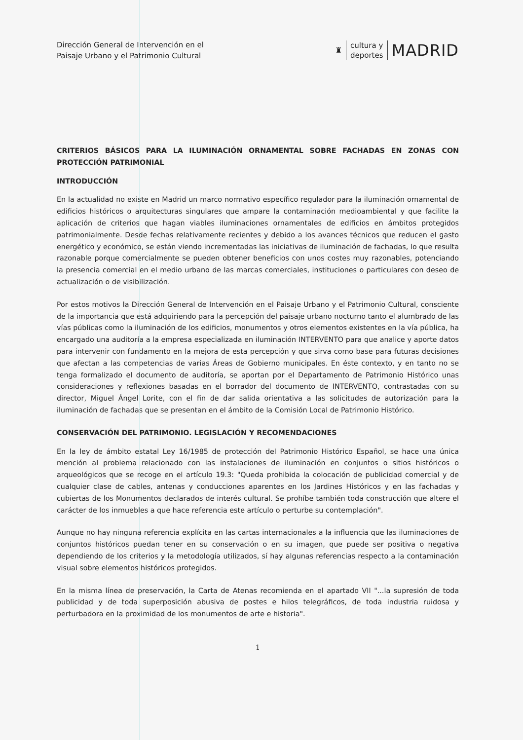Dirección General de Intervención en el
Paisaje Urbano y el Patrimonio Cultural
♜
cultura y
deportes
MADRID
CRITERIOS BÁSICOS PARA LA ILUMINACIÓN ORNAMENTAL SOBRE FACHADAS EN ZONAS CON PROTECCIÓN PATRIMONIAL
INTRODUCCIÓN
En la actualidad no existe en Madrid un marco normativo específico regulador para la iluminación ornamental de edificios históricos o arquitecturas singulares que ampare la contaminación medioambiental y que facilite la aplicación de criterios que hagan viables iluminaciones ornamentales de edificios en ámbitos protegidos patrimonialmente. Desde fechas relativamente recientes y debido a los avances técnicos que reducen el gasto energético y económico, se están viendo incrementadas las iniciativas de iluminación de fachadas, lo que resulta razonable porque comercialmente se pueden obtener beneficios con unos costes muy razonables, potenciando la presencia comercial en el medio urbano de las marcas comerciales, instituciones o particulares con deseo de actualización o de visibilización.
Por estos motivos la Dirección General de Intervención en el Paisaje Urbano y el Patrimonio Cultural, consciente de la importancia que está adquiriendo para la percepción del paisaje urbano nocturno tanto el alumbrado de las vías públicas como la iluminación de los edificios, monumentos y otros elementos existentes en la vía pública, ha encargado una auditoría a la empresa especializada en iluminación INTERVENTO para que analice y aporte datos para intervenir con fundamento en la mejora de esta percepción y que sirva como base para futuras decisiones que afectan a las competencias de varias Áreas de Gobierno municipales. En éste contexto, y en tanto no se tenga formalizado el documento de auditoría, se aportan por el Departamento de Patrimonio Histórico unas consideraciones y reflexiones basadas en el borrador del documento de INTERVENTO, contrastadas con su director, Miguel Ángel Lorite, con el fin de dar salida orientativa a las solicitudes de autorización para la iluminación de fachadas que se presentan en el ámbito de la Comisión Local de Patrimonio Histórico.
CONSERVACIÓN DEL PATRIMONIO. LEGISLACIÓN Y RECOMENDACIONES
En la ley de ámbito estatal Ley 16/1985 de protección del Patrimonio Histórico Español, se hace una única mención al problema relacionado con las instalaciones de iluminación en conjuntos o sitios históricos o arqueológicos que se recoge en el artículo 19.3: "Queda prohibida la colocación de publicidad comercial y de cualquier clase de cables, antenas y conducciones aparentes en los Jardines Históricos y en las fachadas y cubiertas de los Monumentos declarados de interés cultural. Se prohíbe también toda construcción que altere el carácter de los inmuebles a que hace referencia este artículo o perturbe su contemplación".
Aunque no hay ninguna referencia explícita en las cartas internacionales a la influencia que las iluminaciones de conjuntos históricos puedan tener en su conservación o en su imagen, que puede ser positiva o negativa dependiendo de los criterios y la metodología utilizados, sí hay algunas referencias respecto a la contaminación visual sobre elementos históricos protegidos.
En la misma línea de preservación, la Carta de Atenas recomienda en el apartado VII "...la supresión de toda publicidad y de toda superposición abusiva de postes e hilos telegráficos, de toda industria ruidosa y perturbadora en la proximidad de los monumentos de arte e historia".
1